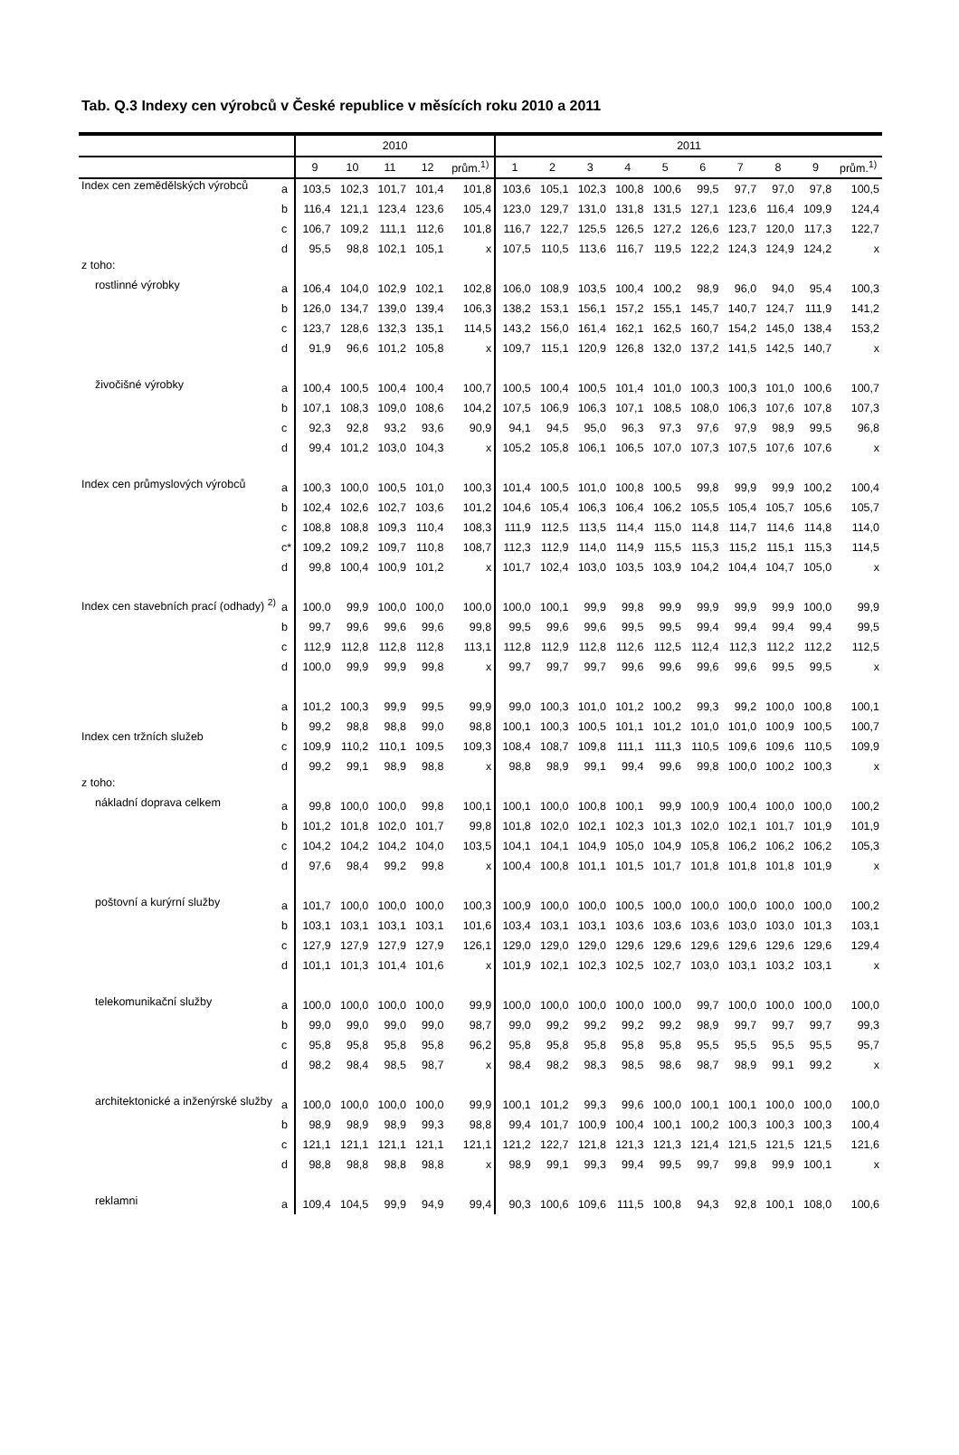Tab. Q.3 Indexy cen výrobců v České republice v měsících roku 2010 a 2011
| | | 2010 | | | | | 2011 | | | | | | | | | |
| --- | --- | --- | --- | --- | --- | --- | --- | --- | --- | --- | --- | --- | --- | --- | --- | --- |
| | | 9 | 10 | 11 | 12 | prům.<sup>1)</sup> | 1 | 2 | 3 | 4 | 5 | 6 | 7 | 8 | 9 | prům.<sup>1)</sup> |
| Index cen zemědělských výrobců | a | 103,5 | 102,3 | 101,7 | 101,4 | 101,8 | 103,6 | 105,1 | 102,3 | 100,8 | 100,6 | 99,5 | 97,7 | 97,0 | 97,8 | 100,5 |
| | b | 116,4 | 121,1 | 123,4 | 123,6 | 105,4 | 123,0 | 129,7 | 131,0 | 131,8 | 131,5 | 127,1 | 123,6 | 116,4 | 109,9 | 124,4 |
| | c | 106,7 | 109,2 | 111,1 | 112,6 | 101,8 | 116,7 | 122,7 | 125,5 | 126,5 | 127,2 | 126,6 | 123,7 | 120,0 | 117,3 | 122,7 |
| | d | 95,5 | 98,8 | 102,1 | 105,1 | x | 107,5 | 110,5 | 113,6 | 116,7 | 119,5 | 122,2 | 124,3 | 124,9 | 124,2 | x |
| z toho: | | | | | | | | | | | | | | | | |
| rostlinné výrobky | a | 106,4 | 104,0 | 102,9 | 102,1 | 102,8 | 106,0 | 108,9 | 103,5 | 100,4 | 100,2 | 98,9 | 96,0 | 94,0 | 95,4 | 100,3 |
| | b | 126,0 | 134,7 | 139,0 | 139,4 | 106,3 | 138,2 | 153,1 | 156,1 | 157,2 | 155,1 | 145,7 | 140,7 | 124,7 | 111,9 | 141,2 |
| | c | 123,7 | 128,6 | 132,3 | 135,1 | 114,5 | 143,2 | 156,0 | 161,4 | 162,1 | 162,5 | 160,7 | 154,2 | 145,0 | 138,4 | 153,2 |
| | d | 91,9 | 96,6 | 101,2 | 105,8 | x | 109,7 | 115,1 | 120,9 | 126,8 | 132,0 | 137,2 | 141,5 | 142,5 | 140,7 | x |
| živočišné výrobky | a | 100,4 | 100,5 | 100,4 | 100,4 | 100,7 | 100,5 | 100,4 | 100,5 | 101,4 | 101,0 | 100,3 | 100,3 | 101,0 | 100,6 | 100,7 |
| | b | 107,1 | 108,3 | 109,0 | 108,6 | 104,2 | 107,5 | 106,9 | 106,3 | 107,1 | 108,5 | 108,0 | 106,3 | 107,6 | 107,8 | 107,3 |
| | c | 92,3 | 92,8 | 93,2 | 93,6 | 90,9 | 94,1 | 94,5 | 95,0 | 96,3 | 97,3 | 97,6 | 97,9 | 98,9 | 99,5 | 96,8 |
| | d | 99,4 | 101,2 | 103,0 | 104,3 | x | 105,2 | 105,8 | 106,1 | 106,5 | 107,0 | 107,3 | 107,5 | 107,6 | 107,6 | x |
| Index cen průmyslových výrobců | a | 100,3 | 100,0 | 100,5 | 101,0 | 100,3 | 101,4 | 100,5 | 101,0 | 100,8 | 100,5 | 99,8 | 99,9 | 99,9 | 100,2 | 100,4 |
| | b | 102,4 | 102,6 | 102,7 | 103,6 | 101,2 | 104,6 | 105,4 | 106,3 | 106,4 | 106,2 | 105,5 | 105,4 | 105,7 | 105,6 | 105,7 |
| | c | 108,8 | 108,8 | 109,3 | 110,4 | 108,3 | 111,9 | 112,5 | 113,5 | 114,4 | 115,0 | 114,8 | 114,7 | 114,6 | 114,8 | 114,0 |
| | c* | 109,2 | 109,2 | 109,7 | 110,8 | 108,7 | 112,3 | 112,9 | 114,0 | 114,9 | 115,5 | 115,3 | 115,2 | 115,1 | 115,3 | 114,5 |
| | d | 99,8 | 100,4 | 100,9 | 101,2 | x | 101,7 | 102,4 | 103,0 | 103,5 | 103,9 | 104,2 | 104,4 | 104,7 | 105,0 | x |
| Index cen stavebních prací (odhady) <sup>2)</sup> | a | 100,0 | 99,9 | 100,0 | 100,0 | 100,0 | 100,0 | 100,1 | 99,9 | 99,8 | 99,9 | 99,9 | 99,9 | 99,9 | 100,0 | 99,9 |
| | b | 99,7 | 99,6 | 99,6 | 99,6 | 99,8 | 99,5 | 99,6 | 99,6 | 99,5 | 99,5 | 99,4 | 99,4 | 99,4 | 99,4 | 99,5 |
| | c | 112,9 | 112,8 | 112,8 | 112,8 | 113,1 | 112,8 | 112,9 | 112,8 | 112,6 | 112,5 | 112,4 | 112,3 | 112,2 | 112,2 | 112,5 |
| | d | 100,0 | 99,9 | 99,9 | 99,8 | x | 99,7 | 99,7 | 99,7 | 99,6 | 99,6 | 99,6 | 99,6 | 99,5 | 99,5 | x |
| Index cen tržních služeb | a | 101,2 | 100,3 | 99,9 | 99,5 | 99,9 | 99,0 | 100,3 | 101,0 | 101,2 | 100,2 | 99,3 | 99,2 | 100,0 | 100,8 | 100,1 |
| | b | 99,2 | 98,8 | 98,8 | 99,0 | 98,8 | 100,1 | 100,3 | 100,5 | 101,1 | 101,2 | 101,0 | 101,0 | 100,9 | 100,5 | 100,7 |
| | c | 109,9 | 110,2 | 110,1 | 109,5 | 109,3 | 108,4 | 108,7 | 109,8 | 111,1 | 111,3 | 110,5 | 109,6 | 109,6 | 110,5 | 109,9 |
| | d | 99,2 | 99,1 | 98,9 | 98,8 | x | 98,8 | 98,9 | 99,1 | 99,4 | 99,6 | 99,8 | 100,0 | 100,2 | 100,3 | x |
| z toho: | | | | | | | | | | | | | | | | |
| nákladní doprava celkem | a | 99,8 | 100,0 | 100,0 | 99,8 | 100,1 | 100,1 | 100,0 | 100,8 | 100,1 | 99,9 | 100,9 | 100,4 | 100,0 | 100,0 | 100,2 |
| | b | 101,2 | 101,8 | 102,0 | 101,7 | 99,8 | 101,8 | 102,0 | 102,1 | 102,3 | 101,3 | 102,0 | 102,1 | 101,7 | 101,9 | 101,9 |
| | c | 104,2 | 104,2 | 104,2 | 104,0 | 103,5 | 104,1 | 104,1 | 104,9 | 105,0 | 104,9 | 105,8 | 106,2 | 106,2 | 106,2 | 105,3 |
| | d | 97,6 | 98,4 | 99,2 | 99,8 | x | 100,4 | 100,8 | 101,1 | 101,5 | 101,7 | 101,8 | 101,8 | 101,8 | 101,9 | x |
| poštovní a kurýrní služby | a | 101,7 | 100,0 | 100,0 | 100,0 | 100,3 | 100,9 | 100,0 | 100,0 | 100,5 | 100,0 | 100,0 | 100,0 | 100,0 | 100,0 | 100,2 |
| | b | 103,1 | 103,1 | 103,1 | 103,1 | 101,6 | 103,4 | 103,1 | 103,1 | 103,6 | 103,6 | 103,6 | 103,0 | 103,0 | 101,3 | 103,1 |
| | c | 127,9 | 127,9 | 127,9 | 127,9 | 126,1 | 129,0 | 129,0 | 129,0 | 129,6 | 129,6 | 129,6 | 129,6 | 129,6 | 129,6 | 129,4 |
| | d | 101,1 | 101,3 | 101,4 | 101,6 | x | 101,9 | 102,1 | 102,3 | 102,5 | 102,7 | 103,0 | 103,1 | 103,2 | 103,1 | x |
| telekomunikační služby | a | 100,0 | 100,0 | 100,0 | 100,0 | 99,9 | 100,0 | 100,0 | 100,0 | 100,0 | 100,0 | 99,7 | 100,0 | 100,0 | 100,0 | 100,0 |
| | b | 99,0 | 99,0 | 99,0 | 99,0 | 98,7 | 99,0 | 99,2 | 99,2 | 99,2 | 99,2 | 98,9 | 99,7 | 99,7 | 99,7 | 99,3 |
| | c | 95,8 | 95,8 | 95,8 | 95,8 | 96,2 | 95,8 | 95,8 | 95,8 | 95,8 | 95,8 | 95,5 | 95,5 | 95,5 | 95,5 | 95,7 |
| | d | 98,2 | 98,4 | 98,5 | 98,7 | x | 98,4 | 98,2 | 98,3 | 98,5 | 98,6 | 98,7 | 98,9 | 99,1 | 99,2 | x |
| architektonické a inženýrské služby | a | 100,0 | 100,0 | 100,0 | 100,0 | 99,9 | 100,1 | 101,2 | 99,3 | 99,6 | 100,0 | 100,1 | 100,1 | 100,0 | 100,0 | 100,0 |
| | b | 98,9 | 98,9 | 98,9 | 99,3 | 98,8 | 99,4 | 101,7 | 100,9 | 100,4 | 100,1 | 100,2 | 100,3 | 100,3 | 100,3 | 100,4 |
| | c | 121,1 | 121,1 | 121,1 | 121,1 | 121,1 | 121,2 | 122,7 | 121,8 | 121,3 | 121,3 | 121,4 | 121,5 | 121,5 | 121,5 | 121,6 |
| | d | 98,8 | 98,8 | 98,8 | 98,8 | x | 98,9 | 99,1 | 99,3 | 99,4 | 99,5 | 99,7 | 99,8 | 99,9 | 100,1 | x |
| reklamni | a | 109,4 | 104,5 | 99,9 | 94,9 | 99,4 | 90,3 | 100,6 | 109,6 | 111,5 | 100,8 | 94,3 | 92,8 | 100,1 | 108,0 | 100,6 |